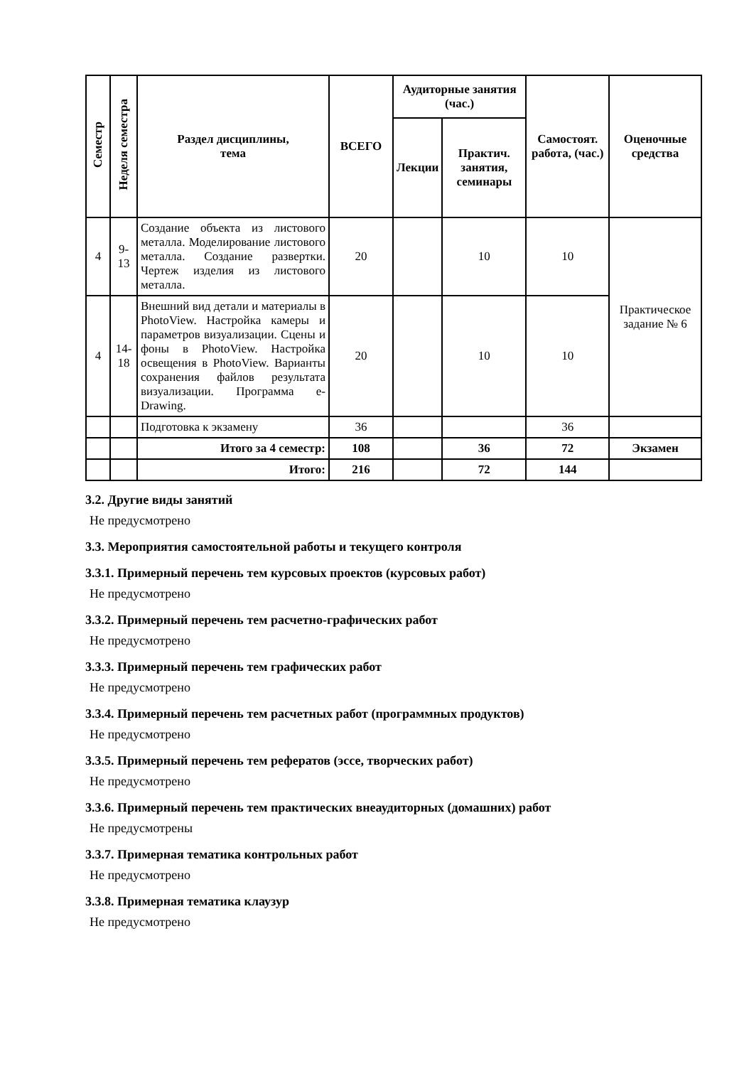| Семестр | Неделя семестра | Раздел дисциплины, тема | ВСЕГО | Аудиторные занятия (час.) | | Самостоят. работа, (час.) | Оценочные средства |
| --- | --- | --- | --- | --- | --- | --- | --- |
| | | | | Лекции | Практич. занятия, семинары | | |
| 4 | 9-13 | Создание объекта из листового металла. Моделирование листового металла. Создание развертки. Чертеж изделия из листового металла. | 20 | | 10 | 10 | Практическое задание № 6 |
| 4 | 14-18 | Внешний вид детали и материалы в PhotoView. Настройка камеры и параметров визуализации. Сцены и фоны в PhotoView. Настройка освещения в PhotoView. Варианты сохранения файлов результата визуализации. Программа e-Drawing. | 20 | | 10 | 10 | |
| | | Подготовка к экзамену | 36 | | | 36 | |
| | | Итого за 4 семестр: | 108 | | 36 | 72 | Экзамен |
| | | Итого: | 216 | | 72 | 144 | |
3.2. Другие виды занятий
Не предусмотрено
3.3. Мероприятия самостоятельной работы и текущего контроля
3.3.1. Примерный перечень тем курсовых проектов (курсовых работ)
Не предусмотрено
3.3.2. Примерный перечень тем расчетно-графических работ
Не предусмотрено
3.3.3. Примерный перечень тем графических работ
Не предусмотрено
3.3.4. Примерный перечень тем расчетных работ (программных продуктов)
Не предусмотрено
3.3.5. Примерный перечень тем рефератов (эссе, творческих работ)
Не предусмотрено
3.3.6. Примерный перечень тем практических внеаудиторных (домашних) работ
Не предусмотрены
3.3.7. Примерная тематика контрольных работ
Не предусмотрено
3.3.8. Примерная тематика клаузур
Не предусмотрено